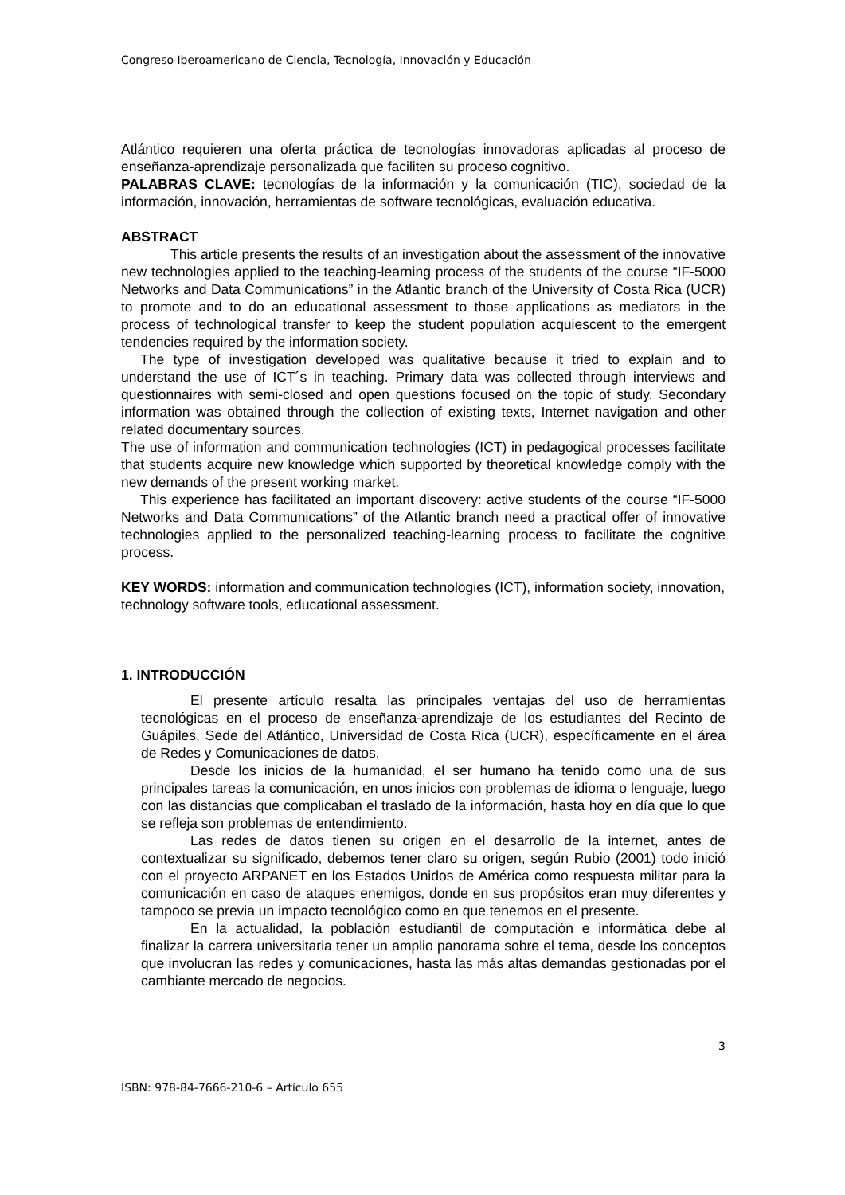Congreso Iberoamericano de Ciencia, Tecnología, Innovación y Educación
Atlántico requieren una oferta práctica de tecnologías innovadoras aplicadas al proceso de enseñanza-aprendizaje personalizada que faciliten su proceso cognitivo.
PALABRAS CLAVE: tecnologías de la información y la comunicación (TIC), sociedad de la información, innovación, herramientas de software tecnológicas, evaluación educativa.
ABSTRACT
This article presents the results of an investigation about the assessment of the innovative new technologies applied to the teaching-learning process of the students of the course “IF-5000 Networks and Data Communications” in the Atlantic branch of the University of Costa Rica (UCR) to promote and to do an educational assessment to those applications as mediators in the process of technological transfer to keep the student population acquiescent to the emergent tendencies required by the information society.
The type of investigation developed was qualitative because it tried to explain and to understand the use of ICT´s in teaching. Primary data was collected through interviews and questionnaires with semi-closed and open questions focused on the topic of study. Secondary information was obtained through the collection of existing texts, Internet navigation and other related documentary sources.
The use of information and communication technologies (ICT) in pedagogical processes facilitate that students acquire new knowledge which supported by theoretical knowledge comply with the new demands of the present working market.
This experience has facilitated an important discovery: active students of the course “IF-5000 Networks and Data Communications” of the Atlantic branch need a practical offer of innovative technologies applied to the personalized teaching-learning process to facilitate the cognitive process.
KEY WORDS: information and communication technologies (ICT), information society, innovation, technology software tools, educational assessment.
1. INTRODUCCIÓN
El presente artículo resalta las principales ventajas del uso de herramientas tecnológicas en el proceso de enseñanza-aprendizaje de los estudiantes del Recinto de Guápiles, Sede del Atlántico, Universidad de Costa Rica (UCR), específicamente en el área de Redes y Comunicaciones de datos.
Desde los inicios de la humanidad, el ser humano ha tenido como una de sus principales tareas la comunicación, en unos inicios con problemas de idioma o lenguaje, luego con las distancias que complicaban el traslado de la información, hasta hoy en día que lo que se refleja son problemas de entendimiento.
Las redes de datos tienen su origen en el desarrollo de la internet, antes de contextualizar su significado, debemos tener claro su origen, según Rubio (2001) todo inició con el proyecto ARPANET en los Estados Unidos de América como respuesta militar para la comunicación en caso de ataques enemigos, donde en sus propósitos eran muy diferentes y tampoco se previa un impacto tecnológico como en que tenemos en el presente.
En la actualidad, la población estudiantil de computación e informática debe al finalizar la carrera universitaria tener un amplio panorama sobre el tema, desde los conceptos que involucran las redes y comunicaciones, hasta las más altas demandas gestionadas por el cambiante mercado de negocios.
3
ISBN: 978-84-7666-210-6 – Artículo 655